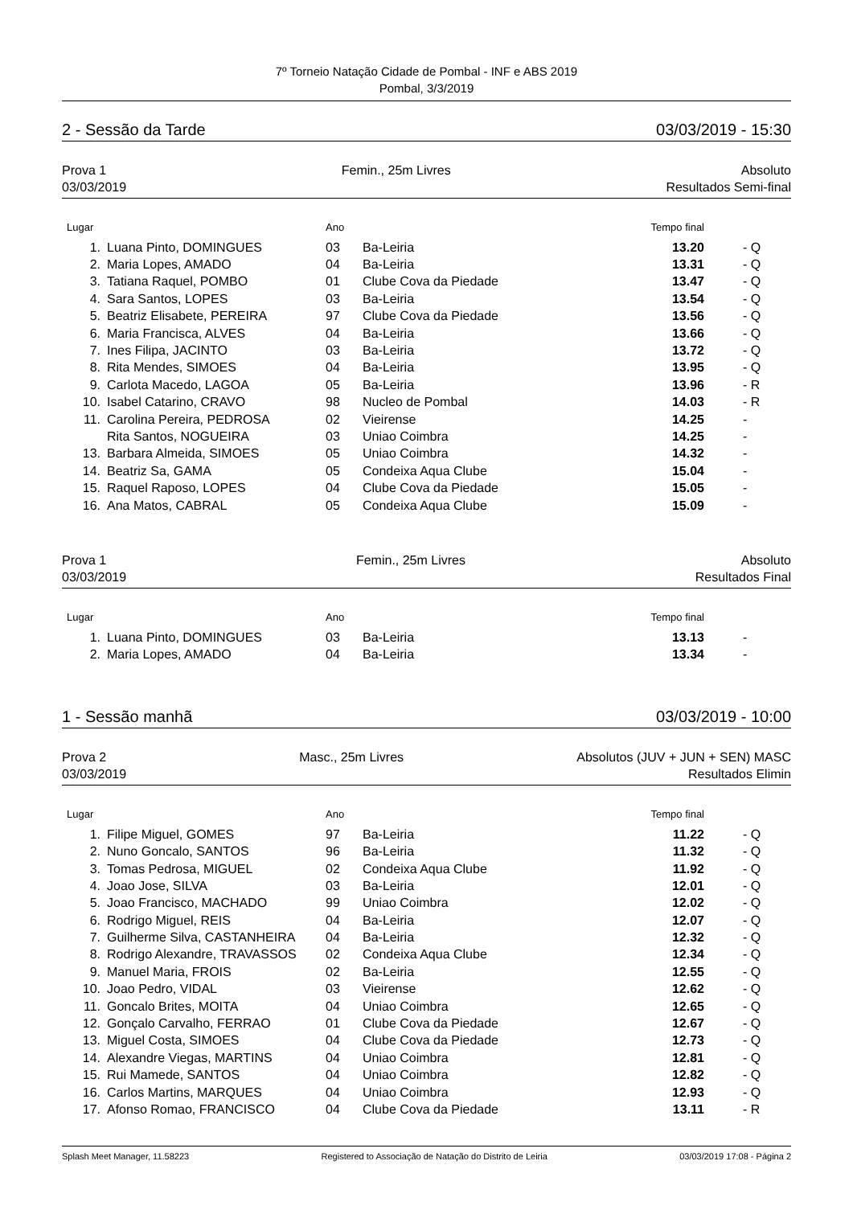7º Torneio Natação Cidade de Pombal - INF e ABS 2019
Pombal, 3/3/2019
2 - Sessão da Tarde 03/03/2019 - 15:30
Prova 1
03/03/2019
Femin., 25m Livres Absoluto
Resultados Semi-final
| Lugar | | Ano | | Tempo final | |
| --- | --- | --- | --- | --- | --- |
| 1. | Luana Pinto, DOMINGUES | 03 | Ba-Leiria | 13.20 | - Q |
| 2. | Maria Lopes, AMADO | 04 | Ba-Leiria | 13.31 | - Q |
| 3. | Tatiana Raquel, POMBO | 01 | Clube Cova da Piedade | 13.47 | - Q |
| 4. | Sara Santos, LOPES | 03 | Ba-Leiria | 13.54 | - Q |
| 5. | Beatriz Elisabete, PEREIRA | 97 | Clube Cova da Piedade | 13.56 | - Q |
| 6. | Maria Francisca, ALVES | 04 | Ba-Leiria | 13.66 | - Q |
| 7. | Ines Filipa, JACINTO | 03 | Ba-Leiria | 13.72 | - Q |
| 8. | Rita Mendes, SIMOES | 04 | Ba-Leiria | 13.95 | - Q |
| 9. | Carlota Macedo, LAGOA | 05 | Ba-Leiria | 13.96 | - R |
| 10. | Isabel Catarino, CRAVO | 98 | Nucleo de Pombal | 14.03 | - R |
| 11. | Carolina Pereira, PEDROSA | 02 | Vieirense | 14.25 | - |
| | Rita Santos, NOGUEIRA | 03 | Uniao Coimbra | 14.25 | - |
| 13. | Barbara Almeida, SIMOES | 05 | Uniao Coimbra | 14.32 | - |
| 14. | Beatriz Sa, GAMA | 05 | Condeixa Aqua Clube | 15.04 | - |
| 15. | Raquel Raposo, LOPES | 04 | Clube Cova da Piedade | 15.05 | - |
| 16. | Ana Matos, CABRAL | 05 | Condeixa Aqua Clube | 15.09 | - |
Prova 1
03/03/2019
Femin., 25m Livres Absoluto
Resultados Final
| Lugar | | Ano | | Tempo final | |
| --- | --- | --- | --- | --- | --- |
| 1. | Luana Pinto, DOMINGUES | 03 | Ba-Leiria | 13.13 | - |
| 2. | Maria Lopes, AMADO | 04 | Ba-Leiria | 13.34 | - |
1 - Sessão manhã 03/03/2019 - 10:00
Prova 2
03/03/2019
Masc., 25m Livres Absolutos (JUV + JUN + SEN) MASC
Resultados Elimin
| Lugar | | Ano | | Tempo final | |
| --- | --- | --- | --- | --- | --- |
| 1. | Filipe Miguel, GOMES | 97 | Ba-Leiria | 11.22 | - Q |
| 2. | Nuno Goncalo, SANTOS | 96 | Ba-Leiria | 11.32 | - Q |
| 3. | Tomas Pedrosa, MIGUEL | 02 | Condeixa Aqua Clube | 11.92 | - Q |
| 4. | Joao Jose, SILVA | 03 | Ba-Leiria | 12.01 | - Q |
| 5. | Joao Francisco, MACHADO | 99 | Uniao Coimbra | 12.02 | - Q |
| 6. | Rodrigo Miguel, REIS | 04 | Ba-Leiria | 12.07 | - Q |
| 7. | Guilherme Silva, CASTANHEIRA | 04 | Ba-Leiria | 12.32 | - Q |
| 8. | Rodrigo Alexandre, TRAVASSOS | 02 | Condeixa Aqua Clube | 12.34 | - Q |
| 9. | Manuel Maria, FROIS | 02 | Ba-Leiria | 12.55 | - Q |
| 10. | Joao Pedro, VIDAL | 03 | Vieirense | 12.62 | - Q |
| 11. | Goncalo Brites, MOITA | 04 | Uniao Coimbra | 12.65 | - Q |
| 12. | Gonçalo Carvalho, FERRAO | 01 | Clube Cova da Piedade | 12.67 | - Q |
| 13. | Miguel Costa, SIMOES | 04 | Clube Cova da Piedade | 12.73 | - Q |
| 14. | Alexandre Viegas, MARTINS | 04 | Uniao Coimbra | 12.81 | - Q |
| 15. | Rui Mamede, SANTOS | 04 | Uniao Coimbra | 12.82 | - Q |
| 16. | Carlos Martins, MARQUES | 04 | Uniao Coimbra | 12.93 | - Q |
| 17. | Afonso Romao, FRANCISCO | 04 | Clube Cova da Piedade | 13.11 | - R |
Splash Meet Manager, 11.58223 Registered to Associação de Natação do Distrito de Leiria 03/03/2019 17:08 - Página 2